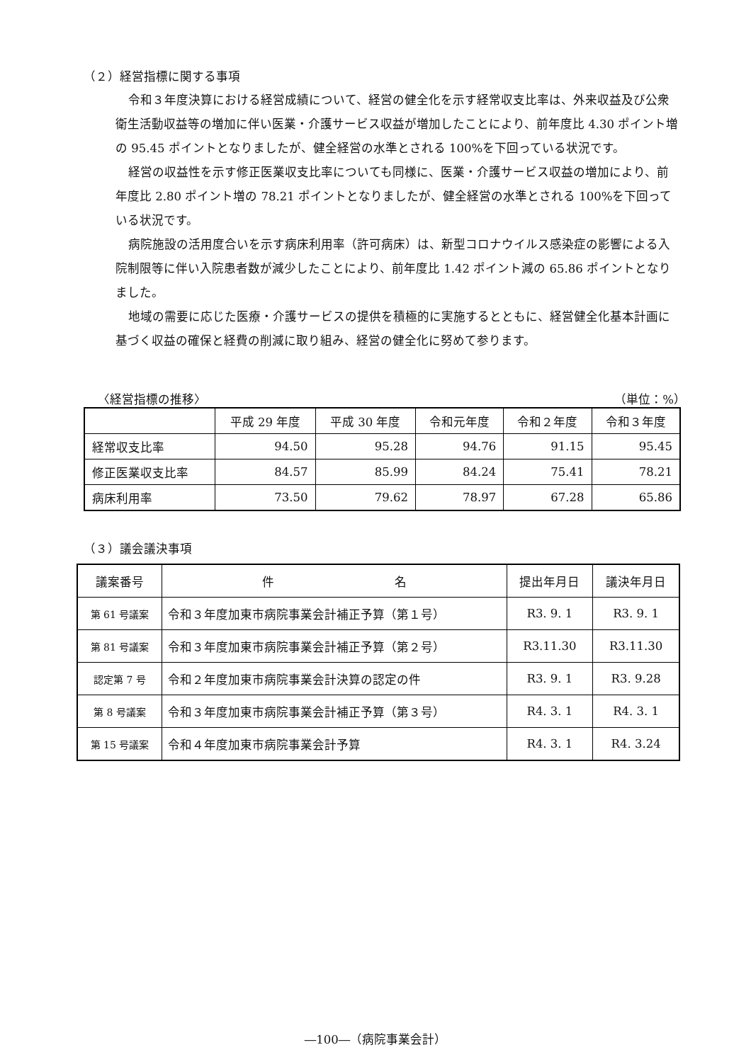（２）経営指標に関する事項
令和３年度決算における経営成績について、経営の健全化を示す経常収支比率は、外来収益及び公衆衛生活動収益等の増加に伴い医業・介護サービス収益が増加したことにより、前年度比 4.30 ポイント増の 95.45 ポイントとなりましたが、健全経営の水準とされる 100%を下回っている状況です。
経営の収益性を示す修正医業収支比率についても同様に、医業・介護サービス収益の増加により、前年度比 2.80 ポイント増の 78.21 ポイントとなりましたが、健全経営の水準とされる 100%を下回っている状況です。
病院施設の活用度合いを示す病床利用率（許可病床）は、新型コロナウイルス感染症の影響による入院制限等に伴い入院患者数が減少したことにより、前年度比 1.42 ポイント減の 65.86 ポイントとなりました。
地域の需要に応じた医療・介護サービスの提供を積極的に実施するとともに、経営健全化基本計画に基づく収益の確保と経費の削減に取り組み、経営の健全化に努めて参ります。
〈経営指標の推移〉 （単位：%）
| | 平成 29 年度 | 平成 30 年度 | 令和元年度 | 令和２年度 | 令和３年度 |
| --- | --- | --- | --- | --- | --- |
| 経常収支比率 | 94.50 | 95.28 | 94.76 | 91.15 | 95.45 |
| 修正医業収支比率 | 84.57 | 85.99 | 84.24 | 75.41 | 78.21 |
| 病床利用率 | 73.50 | 79.62 | 78.97 | 67.28 | 65.86 |
（３）議会議決事項
| 議案番号 | 件 名 | 提出年月日 | 議決年月日 |
| --- | --- | --- | --- |
| 第 61 号議案 | 令和３年度加東市病院事業会計補正予算（第１号） | R3. 9. 1 | R3. 9. 1 |
| 第 81 号議案 | 令和３年度加東市病院事業会計補正予算（第２号） | R3.11.30 | R3.11.30 |
| 認定第 7 号 | 令和２年度加東市病院事業会計決算の認定の件 | R3. 9. 1 | R3. 9.28 |
| 第 8 号議案 | 令和３年度加東市病院事業会計補正予算（第３号） | R4. 3. 1 | R4. 3. 1 |
| 第 15 号議案 | 令和４年度加東市病院事業会計予算 | R4. 3. 1 | R4. 3.24 |
―100―（病院事業会計）